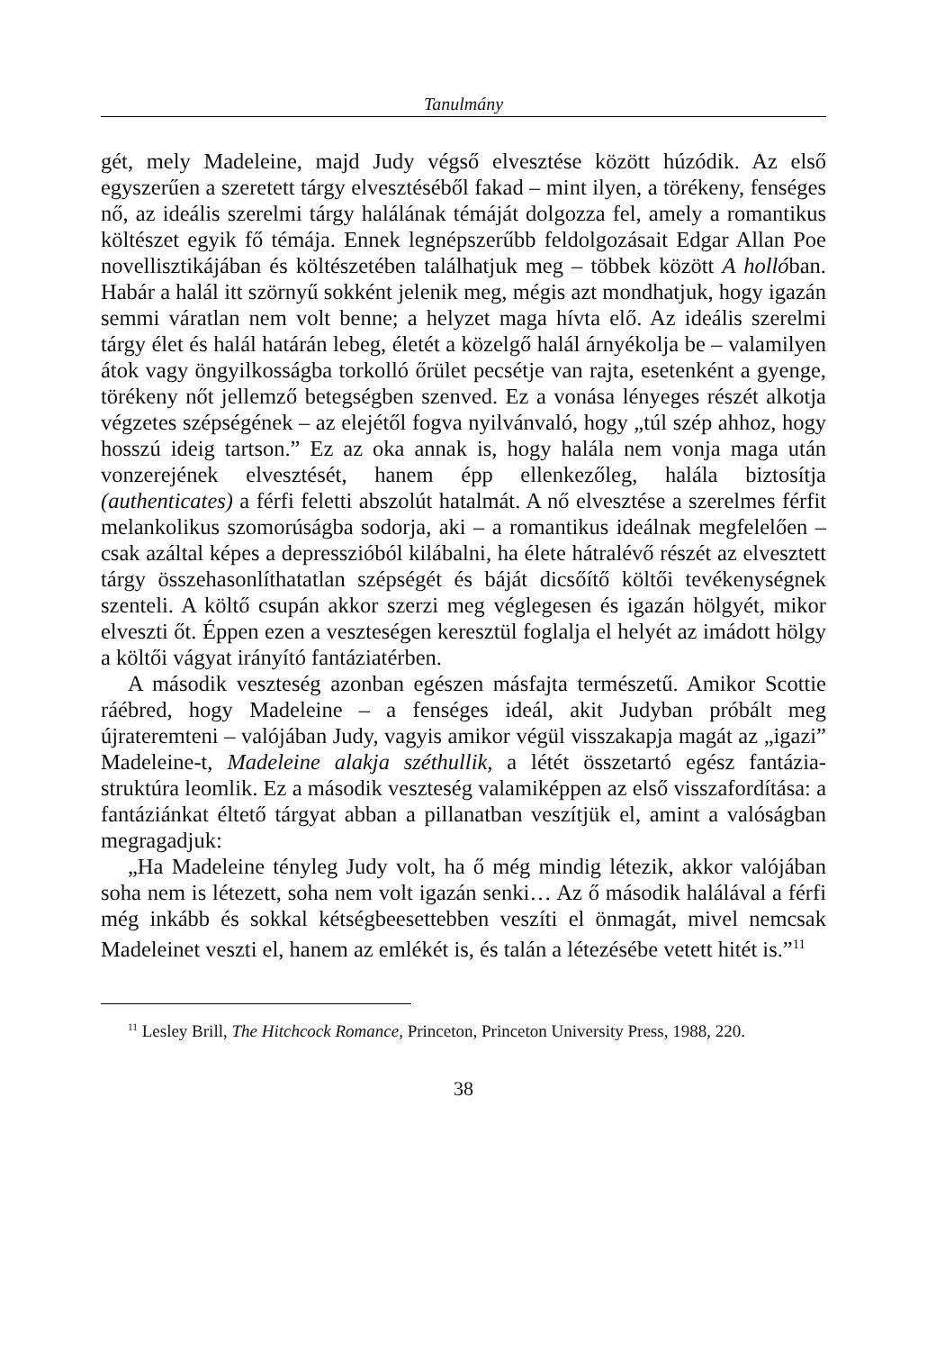Tanulmány
gét, mely Madeleine, majd Judy végső elvesztése között húzódik. Az első egyszerűen a szeretett tárgy elvesztéséből fakad – mint ilyen, a törékeny, fenséges nő, az ideális szerelmi tárgy halálának témáját dolgozza fel, amely a romantikus költészet egyik fő témája. Ennek legnépszerűbb feldolgozásait Edgar Allan Poe novellisztikájában és költészetében találhatjuk meg – többek között A hollóban. Habár a halál itt szörnyű sokként jelenik meg, mégis azt mondhatjuk, hogy igazán semmi váratlan nem volt benne; a helyzet maga hívta elő. Az ideális szerelmi tárgy élet és halál határán lebeg, életét a közelgő halál árnyékolja be – valamilyen átok vagy öngyilkosságba torkolló őrület pecsétje van rajta, esetenként a gyenge, törékeny nőt jellemző betegségben szenved. Ez a vonása lényeges részét alkotja végzetes szépségének – az elejétől fogva nyilvánvaló, hogy „túl szép ahhoz, hogy hosszú ideig tartson.” Ez az oka annak is, hogy halála nem vonja maga után vonzerejének elvesztését, hanem épp ellenkezőleg, halála biztosítja (authenticates) a férfi feletti abszolút hatalmát. A nő elvesztése a szerelmes férfit melankolikus szomorúságba sodorja, aki – a romantikus ideálnak megfelelően – csak azáltal képes a depresszióból kilábalni, ha élete hátralévő részét az elvesztett tárgy összehasonlíthatatlan szépségét és báját dicsőítő költői tevékenységnek szenteli. A költő csupán akkor szerzi meg véglegesen és igazán hölgyét, mikor elveszti őt. Éppen ezen a veszteségen keresztül foglalja el helyét az imádott hölgy a költői vágyat irányító fantáziatérben.
A második veszteség azonban egészen másfajta természetű. Amikor Scottie ráébred, hogy Madeleine – a fenséges ideál, akit Judyban próbált meg újrateremteni – valójában Judy, vagyis amikor végül visszakapja magát az „igazi” Madeleine-t, Madeleine alakja széthullik, a létét összetartó egész fantázia-struktúra leomlik. Ez a második veszteség valamiképpen az első visszafordítása: a fantáziánkat éltető tárgyat abban a pillanatban veszítjük el, amint a valóságban megragadjuk:
„Ha Madeleine tényleg Judy volt, ha ő még mindig létezik, akkor valójában soha nem is létezett, soha nem volt igazán senki… Az ő második halálával a férfi még inkább és sokkal kétségbeesettebben veszíti el önmagát, mivel nemcsak Madeleinet veszti el, hanem az emlékét is, és talán a létezésébe vetett hitét is.”<sup>11</sup>
<sup>11</sup> Lesley Brill, The Hitchcock Romance, Princeton, Princeton University Press, 1988, 220.
38